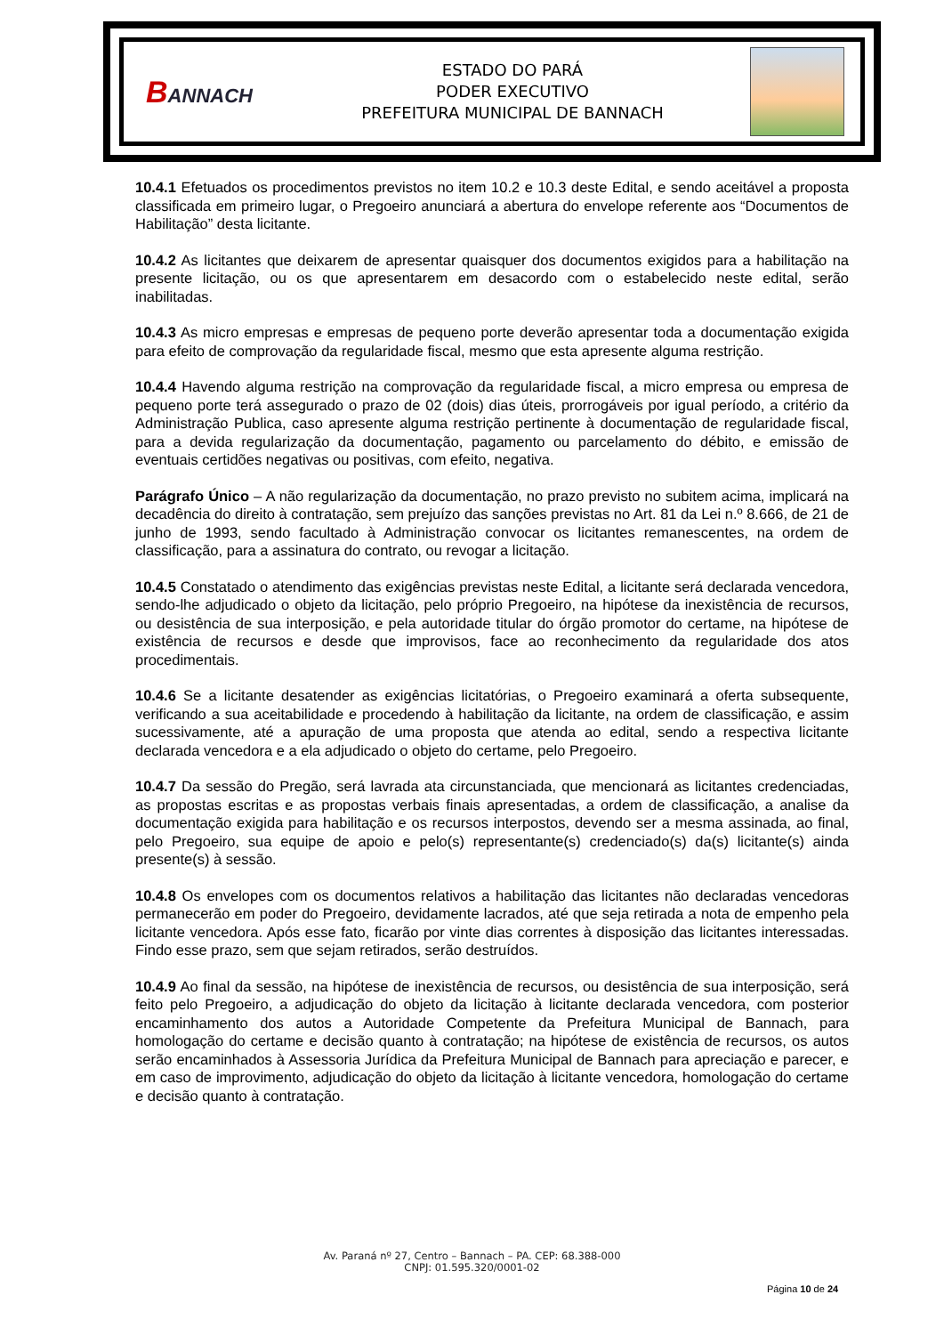BANNACH
ESTADO DO PARÁ
PODER EXECUTIVO
PREFEITURA MUNICIPAL DE BANNACH
10.4.1 Efetuados os procedimentos previstos no item 10.2 e 10.3 deste Edital, e sendo aceitável a proposta classificada em primeiro lugar, o Pregoeiro anunciará a abertura do envelope referente aos “Documentos de Habilitação” desta licitante.
10.4.2 As licitantes que deixarem de apresentar quaisquer dos documentos exigidos para a habilitação na presente licitação, ou os que apresentarem em desacordo com o estabelecido neste edital, serão inabilitadas.
10.4.3 As micro empresas e empresas de pequeno porte deverão apresentar toda a documentação exigida para efeito de comprovação da regularidade fiscal, mesmo que esta apresente alguma restrição.
10.4.4 Havendo alguma restrição na comprovação da regularidade fiscal, a micro empresa ou empresa de pequeno porte terá assegurado o prazo de 02 (dois) dias úteis, prorrogáveis por igual período, a critério da Administração Publica, caso apresente alguma restrição pertinente à documentação de regularidade fiscal, para a devida regularização da documentação, pagamento ou parcelamento do débito, e emissão de eventuais certidões negativas ou positivas, com efeito, negativa.
Parágrafo Único – A não regularização da documentação, no prazo previsto no subitem acima, implicará na decadência do direito à contratação, sem prejuízo das sanções previstas no Art. 81 da Lei n.º 8.666, de 21 de junho de 1993, sendo facultado à Administração convocar os licitantes remanescentes, na ordem de classificação, para a assinatura do contrato, ou revogar a licitação.
10.4.5 Constatado o atendimento das exigências previstas neste Edital, a licitante será declarada vencedora, sendo-lhe adjudicado o objeto da licitação, pelo próprio Pregoeiro, na hipótese da inexistência de recursos, ou desistência de sua interposição, e pela autoridade titular do órgão promotor do certame, na hipótese de existência de recursos e desde que improvisos, face ao reconhecimento da regularidade dos atos procedimentais.
10.4.6 Se a licitante desatender as exigências licitatórias, o Pregoeiro examinará a oferta subsequente, verificando a sua aceitabilidade e procedendo à habilitação da licitante, na ordem de classificação, e assim sucessivamente, até a apuração de uma proposta que atenda ao edital, sendo a respectiva licitante declarada vencedora e a ela adjudicado o objeto do certame, pelo Pregoeiro.
10.4.7 Da sessão do Pregão, será lavrada ata circunstanciada, que mencionará as licitantes credenciadas, as propostas escritas e as propostas verbais finais apresentadas, a ordem de classificação, a analise da documentação exigida para habilitação e os recursos interpostos, devendo ser a mesma assinada, ao final, pelo Pregoeiro, sua equipe de apoio e pelo(s) representante(s) credenciado(s) da(s) licitante(s) ainda presente(s) à sessão.
10.4.8 Os envelopes com os documentos relativos a habilitação das licitantes não declaradas vencedoras permanecerão em poder do Pregoeiro, devidamente lacrados, até que seja retirada a nota de empenho pela licitante vencedora. Após esse fato, ficarão por vinte dias correntes à disposição das licitantes interessadas. Findo esse prazo, sem que sejam retirados, serão destruídos.
10.4.9 Ao final da sessão, na hipótese de inexistência de recursos, ou desistência de sua interposição, será feito pelo Pregoeiro, a adjudicação do objeto da licitação à licitante declarada vencedora, com posterior encaminhamento dos autos a Autoridade Competente da Prefeitura Municipal de Bannach, para homologação do certame e decisão quanto à contratação; na hipótese de existência de recursos, os autos serão encaminhados à Assessoria Jurídica da Prefeitura Municipal de Bannach para apreciação e parecer, e em caso de improvimento, adjudicação do objeto da licitação à licitante vencedora, homologação do certame e decisão quanto à contratação.
Av. Paraná nº 27, Centro – Bannach – PA. CEP: 68.388-000
CNPJ: 01.595.320/0001-02
Página 10 de 24